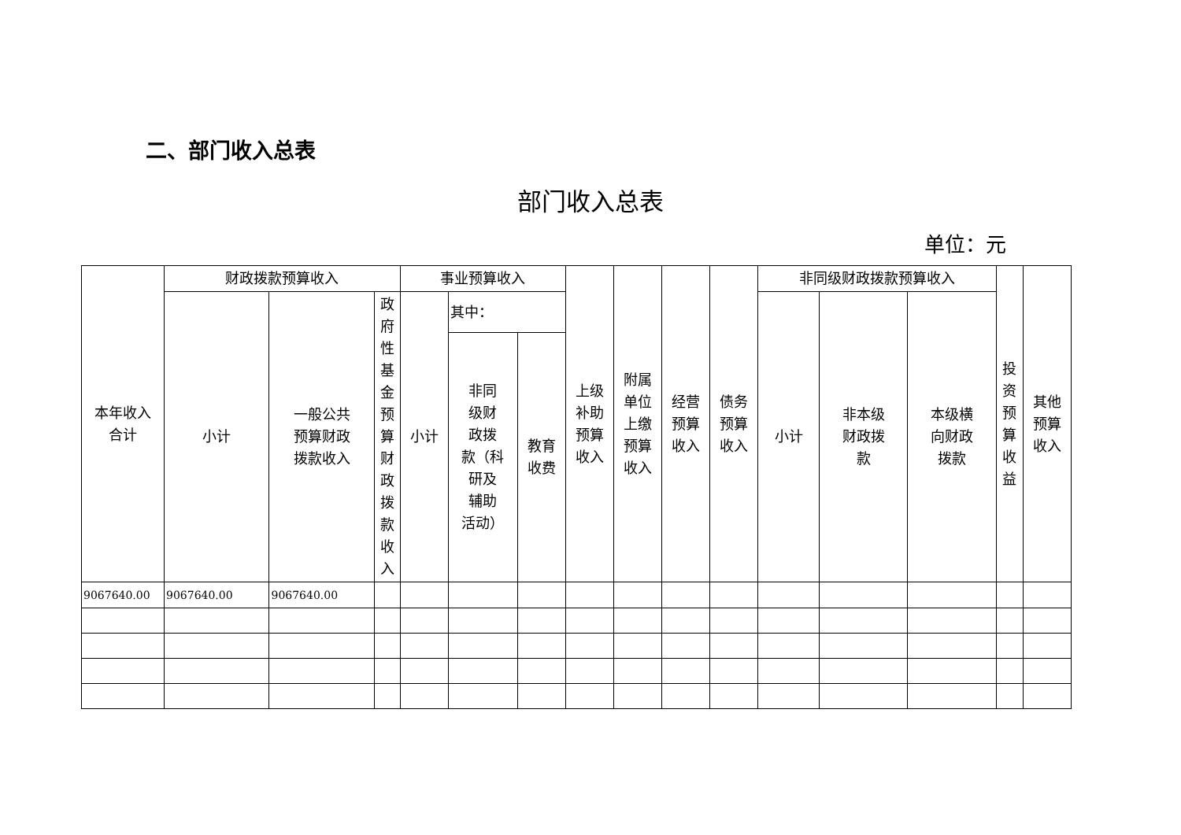二、部门收入总表
部门收入总表
单位：元
| 本年收入 合计 | 财政拨款预算收入 | | | 事业预算收入 | | | 上级 补助 预算 收入 | 附属 单位 上缴 预算 收入 | 经营 预算 收入 | 债务 预算 收入 | 非同级财政拨款预算收入 | | | 投 资 预 算 收 益 | 其他 预算 收入 |
| --- | --- | --- | --- | --- | --- | --- | --- | --- | --- | --- | --- | --- | --- | --- | --- |
| | 小计 | 一般公共 预算财政 拨款收入 | 政 府 性 基 金 预 算 财 政 拨 款 收 入 | 小计 | 其中： | | | | | | 小计 | 非本级 财政拨 款 | 本级横 向财政 拨款 | | |
| | | | | | 非同 级财 政拨 款（科 研及 辅助 活动） | 教育 收费 | | | | | | | | | |
| 9067640.00 | 9067640.00 | 9067640.00 | | | | | | | | | | | | | |